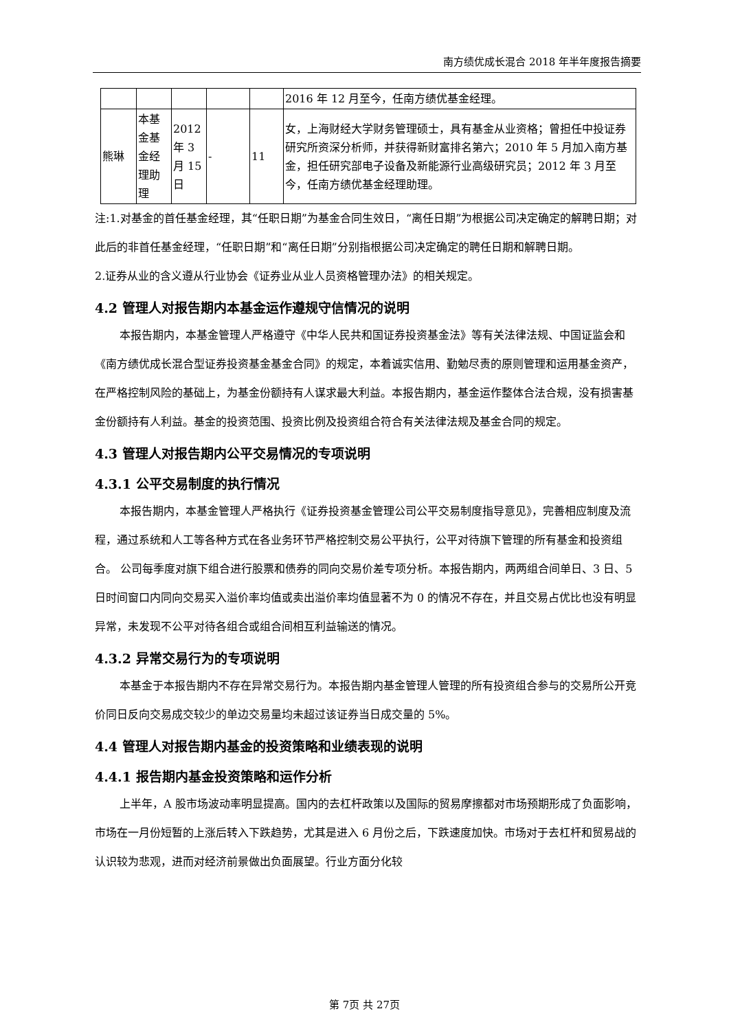南方绩优成长混合 2018 年半年度报告摘要
| | | | | | 2016 年 12 月至今，任南方绩优基金经理。 |
| 熊琳 | 本基金基金经理助理 | 2012 年 3 月 15 日 | - | 11 | 女，上海财经大学财务管理硕士，具有基金从业资格；曾担任中投证券研究所资深分析师，并获得新财富排名第六；2010 年 5 月加入南方基金，担任研究部电子设备及新能源行业高级研究员；2012 年 3 月至今，任南方绩优基金经理助理。 |
注:1.对基金的首任基金经理，其“任职日期”为基金合同生效日，“离任日期”为根据公司决定确定的解聘日期；对此后的非首任基金经理，“任职日期”和“离任日期”分别指根据公司决定确定的聘任日期和解聘日期。
2.证券从业的含义遵从行业协会《证券业从业人员资格管理办法》的相关规定。
4.2 管理人对报告期内本基金运作遵规守信情况的说明
本报告期内，本基金管理人严格遵守《中华人民共和国证券投资基金法》等有关法律法规、中国证监会和《南方绩优成长混合型证券投资基金基金合同》的规定，本着诚实信用、勤勉尽责的原则管理和运用基金资产，在严格控制风险的基础上，为基金份额持有人谋求最大利益。本报告期内，基金运作整体合法合规，没有损害基金份额持有人利益。基金的投资范围、投资比例及投资组合符合有关法律法规及基金合同的规定。
4.3 管理人对报告期内公平交易情况的专项说明
4.3.1 公平交易制度的执行情况
本报告期内，本基金管理人严格执行《证券投资基金管理公司公平交易制度指导意见》，完善相应制度及流程，通过系统和人工等各种方式在各业务环节严格控制交易公平执行，公平对待旗下管理的所有基金和投资组合。 公司每季度对旗下组合进行股票和债券的同向交易价差专项分析。本报告期内，两两组合间单日、3 日、5 日时间窗口内同向交易买入溢价率均值或卖出溢价率均值显著不为 0 的情况不存在，并且交易占优比也没有明显异常，未发现不公平对待各组合或组合间相互利益输送的情况。
4.3.2 异常交易行为的专项说明
本基金于本报告期内不存在异常交易行为。本报告期内基金管理人管理的所有投资组合参与的交易所公开竞价同日反向交易成交较少的单边交易量均未超过该证券当日成交量的 5%。
4.4 管理人对报告期内基金的投资策略和业绩表现的说明
4.4.1 报告期内基金投资策略和运作分析
上半年，A 股市场波动率明显提高。国内的去杠杆政策以及国际的贸易摩擦都对市场预期形成了负面影响，市场在一月份短暂的上涨后转入下跌趋势，尤其是进入 6 月份之后，下跌速度加快。市场对于去杠杆和贸易战的认识较为悲观，进而对经济前景做出负面展望。行业方面分化较
第 7页 共 27页